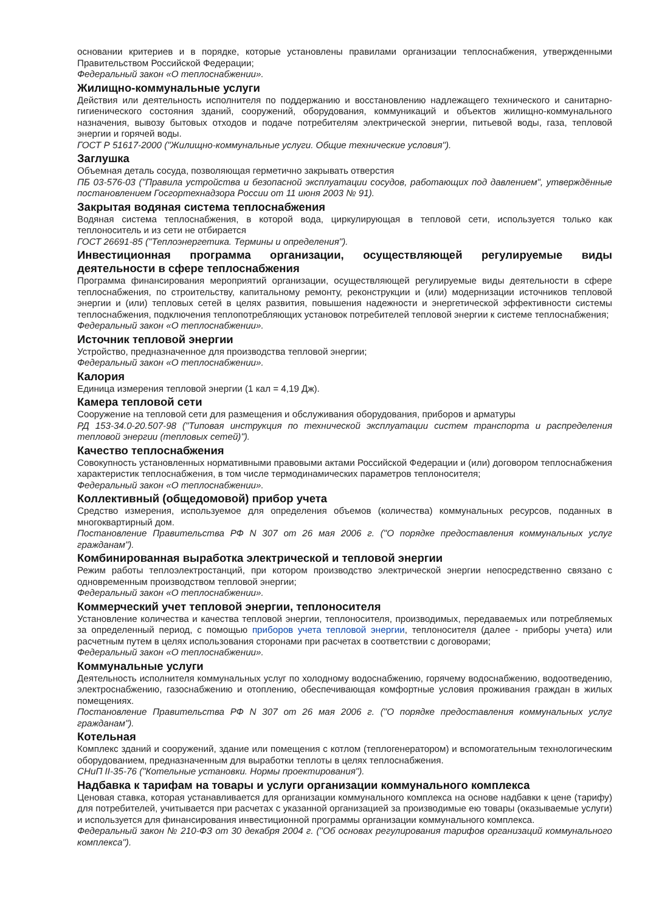основании критериев и в порядке, которые установлены правилами организации теплоснабжения, утвержденными Правительством Российской Федерации;
Федеральный закон «О теплоснабжении».
Жилищно-коммунальные услуги
Действия или деятельность исполнителя по поддержанию и восстановлению надлежащего технического и санитарно-гигиенического состояния зданий, сооружений, оборудования, коммуникаций и объектов жилищно-коммунального назначения, вывозу бытовых отходов и подаче потребителям электрической энергии, питьевой воды, газа, тепловой энергии и горячей воды.
ГОСТ Р 51617-2000 ("Жилищно-коммунальные услуги. Общие технические условия").
Заглушка
Объемная деталь сосуда, позволяющая герметично закрывать отверстия
ПБ 03-576-03 ("Правила устройства и безопасной эксплуатации сосудов, работающих под давлением", утверждённые постановлением Госгортехнадзора России от 11 июня 2003 № 91).
Закрытая водяная система теплоснабжения
Водяная система теплоснабжения, в которой вода, циркулирующая в тепловой сети, используется только как теплоноситель и из сети не отбирается
ГОСТ 26691-85 ("Теплоэнергетика. Термины и определения").
Инвестиционная программа организации, осуществляющей регулируемые виды деятельности в сфере теплоснабжения
Программа финансирования мероприятий организации, осуществляющей регулируемые виды деятельности в сфере теплоснабжения, по строительству, капитальному ремонту, реконструкции и (или) модернизации источников тепловой энергии и (или) тепловых сетей в целях развития, повышения надежности и энергетической эффективности системы теплоснабжения, подключения теплопотребляющих установок потребителей тепловой энергии к системе теплоснабжения;
Федеральный закон «О теплоснабжении».
Источник тепловой энергии
Устройство, предназначенное для производства тепловой энергии;
Федеральный закон «О теплоснабжении».
Калория
Единица измерения тепловой энергии (1 кал = 4,19 Дж).
Камера тепловой сети
Сооружение на тепловой сети для размещения и обслуживания оборудования, приборов и арматуры
РД 153-34.0-20.507-98 ("Типовая инструкция по технической эксплуатации систем транспорта и распределения тепловой энергии (тепловых сетей)").
Качество теплоснабжения
Совокупность установленных нормативными правовыми актами Российской Федерации и (или) договором теплоснабжения характеристик теплоснабжения, в том числе термодинамических параметров теплоносителя;
Федеральный закон «О теплоснабжении».
Коллективный (общедомовой) прибор учета
Средство измерения, используемое для определения объемов (количества) коммунальных ресурсов, поданных в многоквартирный дом.
Постановление Правительства РФ N 307 от 26 мая 2006 г. ("О порядке предоставления коммунальных услуг гражданам").
Комбинированная выработка электрической и тепловой энергии
Режим работы теплоэлектростанций, при котором производство электрической энергии непосредственно связано с одновременным производством тепловой энергии;
Федеральный закон «О теплоснабжении».
Коммерческий учет тепловой энергии, теплоносителя
Установление количества и качества тепловой энергии, теплоносителя, производимых, передаваемых или потребляемых за определенный период, с помощью приборов учета тепловой энергии, теплоносителя (далее - приборы учета) или расчетным путем в целях использования сторонами при расчетах в соответствии с договорами;
Федеральный закон «О теплоснабжении».
Коммунальные услуги
Деятельность исполнителя коммунальных услуг по холодному водоснабжению, горячему водоснабжению, водоотведению, электроснабжению, газоснабжению и отоплению, обеспечивающая комфортные условия проживания граждан в жилых помещениях.
Постановление Правительства РФ N 307 от 26 мая 2006 г. ("О порядке предоставления коммунальных услуг гражданам").
Котельная
Комплекс зданий и сооружений, здание или помещения с котлом (теплогенератором) и вспомогательным технологическим оборудованием, предназначенным для выработки теплоты в целях теплоснабжения.
СНиП II-35-76 ("Котельные установки. Нормы проектирования").
Надбавка к тарифам на товары и услуги организации коммунального комплекса
Ценовая ставка, которая устанавливается для организации коммунального комплекса на основе надбавки к цене (тарифу) для потребителей, учитывается при расчетах с указанной организацией за производимые ею товары (оказываемые услуги) и используется для финансирования инвестиционной программы организации коммунального комплекса.
Федеральный закон № 210-ФЗ от 30 декабря 2004 г. ("Об основах регулирования тарифов организаций коммунального комплекса").